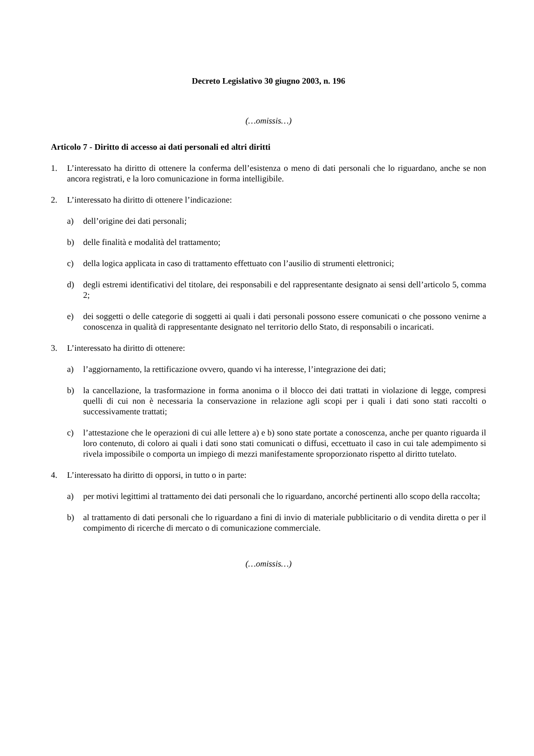Decreto Legislativo 30 giugno 2003, n. 196
(…omissis…)
Articolo 7 - Diritto di accesso ai dati personali ed altri diritti
1. L’interessato ha diritto di ottenere la conferma dell’esistenza o meno di dati personali che lo riguardano, anche se non ancora registrati, e la loro comunicazione in forma intelligibile.
2. L’interessato ha diritto di ottenere l’indicazione:
a) dell’origine dei dati personali;
b) delle finalità e modalità del trattamento;
c) della logica applicata in caso di trattamento effettuato con l’ausilio di strumenti elettronici;
d) degli estremi identificativi del titolare, dei responsabili e del rappresentante designato ai sensi dell’articolo 5, comma 2;
e) dei soggetti o delle categorie di soggetti ai quali i dati personali possono essere comunicati o che possono venirne a conoscenza in qualità di rappresentante designato nel territorio dello Stato, di responsabili o incaricati.
3. L’interessato ha diritto di ottenere:
a) l’aggiornamento, la rettificazione ovvero, quando vi ha interesse, l’integrazione dei dati;
b) la cancellazione, la trasformazione in forma anonima o il blocco dei dati trattati in violazione di legge, compresi quelli di cui non è necessaria la conservazione in relazione agli scopi per i quali i dati sono stati raccolti o successivamente trattati;
c) l’attestazione che le operazioni di cui alle lettere a) e b) sono state portate a conoscenza, anche per quanto riguarda il loro contenuto, di coloro ai quali i dati sono stati comunicati o diffusi, eccettuato il caso in cui tale adempimento si rivela impossibile o comporta un impiego di mezzi manifestamente sproporzionato rispetto al diritto tutelato.
4. L’interessato ha diritto di opporsi, in tutto o in parte:
a) per motivi legittimi al trattamento dei dati personali che lo riguardano, ancorché pertinenti allo scopo della raccolta;
b) al trattamento di dati personali che lo riguardano a fini di invio di materiale pubblicitario o di vendita diretta o per il compimento di ricerche di mercato o di comunicazione commerciale.
(…omissis…)